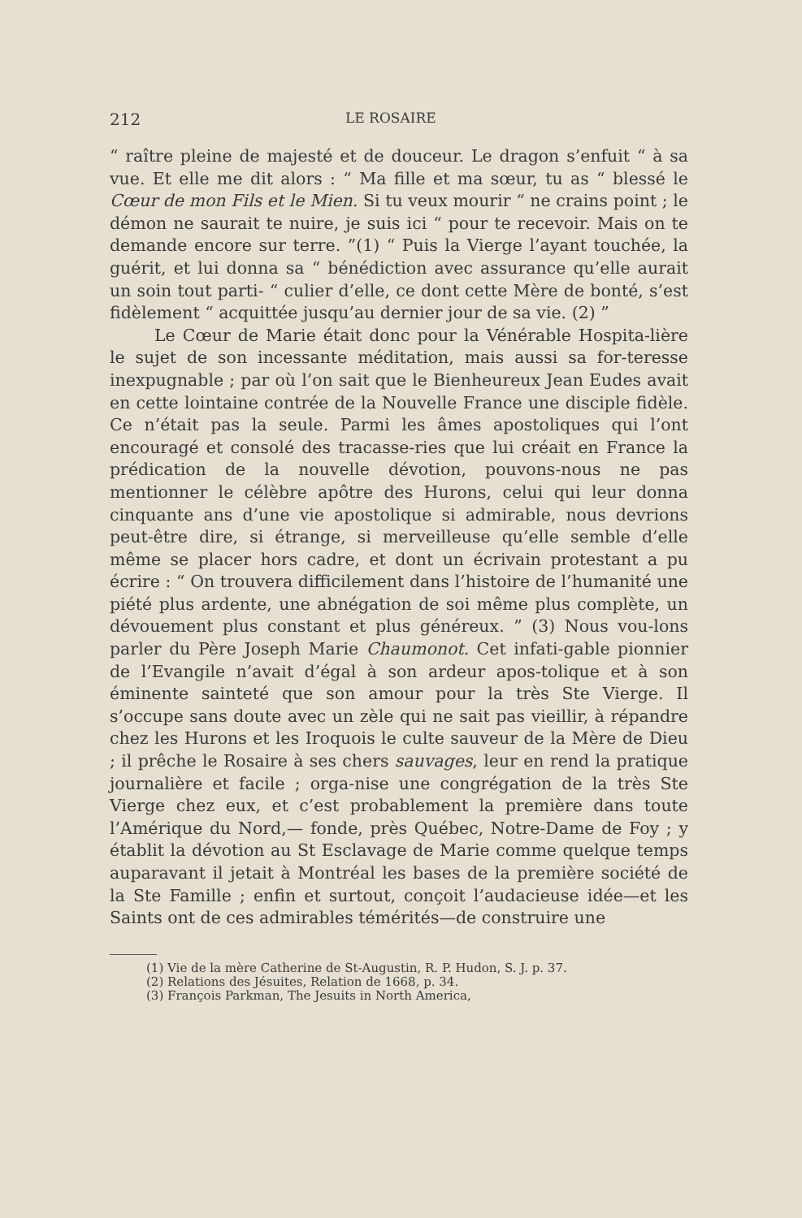212 LE ROSAIRE
“ raître pleine de majesté et de douceur. Le dragon s’enfuit “ à sa vue. Et elle me dit alors : “ Ma fille et ma sœur, tu as “ blessé le Cœur de mon Fils et le Mien. Si tu veux mourir “ ne crains point ; le démon ne saurait te nuire, je suis ici “ pour te recevoir. Mais on te demande encore sur terre. ”(1) “ Puis la Vierge l’ayant touchée, la guérit, et lui donna sa “ bénédiction avec assurance qu’elle aurait un soin tout parti- “ culier d’elle, ce dont cette Mère de bonté, s’est fidèlement “ acquittée jusqu’au dernier jour de sa vie. (2) ”
Le Cœur de Marie était donc pour la Vénérable Hospita-lière le sujet de son incessante méditation, mais aussi sa for-teresse inexpugnable ; par où l’on sait que le Bienheureux Jean Eudes avait en cette lointaine contrée de la Nouvelle France une disciple fidèle. Ce n’était pas la seule. Parmi les âmes apostoliques qui l’ont encouragé et consolé des tracasse-ries que lui créait en France la prédication de la nouvelle dévotion, pouvons-nous ne pas mentionner le célèbre apôtre des Hurons, celui qui leur donna cinquante ans d’une vie apostolique si admirable, nous devrions peut-être dire, si étrange, si merveilleuse qu’elle semble d’elle même se placer hors cadre, et dont un écrivain protestant a pu écrire : “ On trouvera difficilement dans l’histoire de l’humanité une piété plus ardente, une abnégation de soi même plus complète, un dévouement plus constant et plus généreux. ” (3) Nous vou-lons parler du Père Joseph Marie Chaumonot. Cet infati-gable pionnier de l’Evangile n’avait d’égal à son ardeur apos-tolique et à son éminente sainteté que son amour pour la très Ste Vierge. Il s’occupe sans doute avec un zèle qui ne sait pas vieillir, à répandre chez les Hurons et les Iroquois le culte sauveur de la Mère de Dieu ; il prêche le Rosaire à ses chers sauvages, leur en rend la pratique journalière et facile ; orga-nise une congrégation de la très Ste Vierge chez eux, et c’est probablement la première dans toute l’Amérique du Nord,— fonde, près Québec, Notre-Dame de Foy ; y établit la dévotion au St Esclavage de Marie comme quelque temps auparavant il jetait à Montréal les bases de la première société de la Ste Famille ; enfin et surtout, conçoit l’audacieuse idée—et les Saints ont de ces admirables témérités—de construire une
(1) Vie de la mère Catherine de St-Augustin, R. P. Hudon, S. J. p. 37.
(2) Relations des Jésuites, Relation de 1668, p. 34.
(3) François Parkman, The Jesuits in North America,